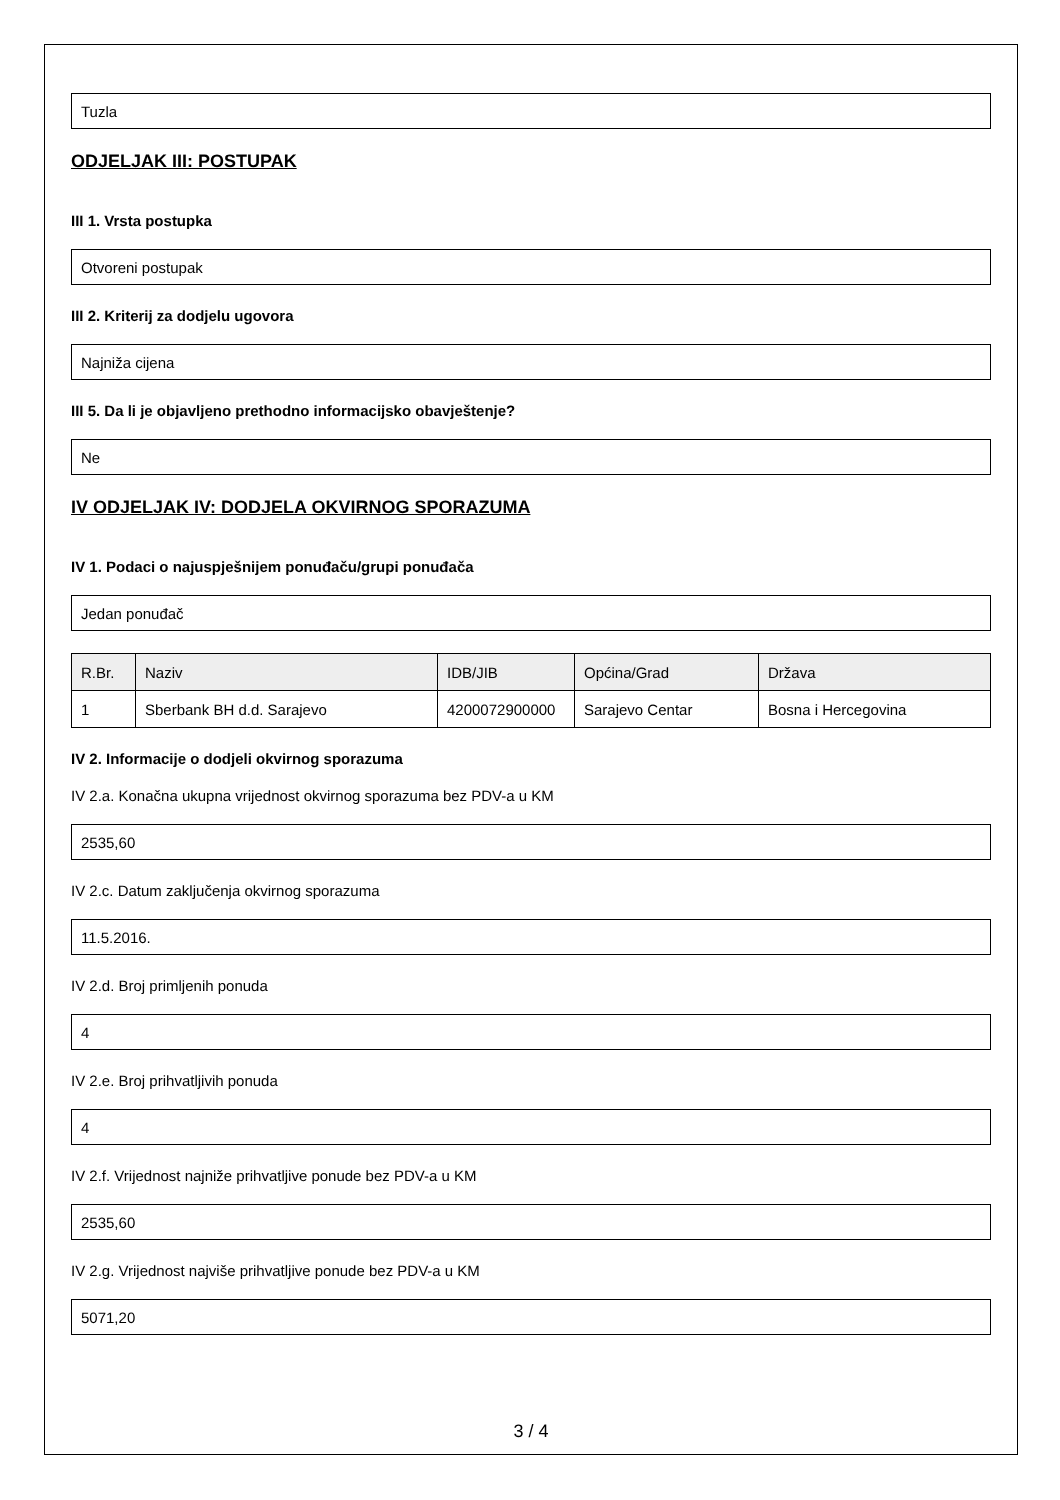Tuzla
ODJELJAK III: POSTUPAK
III 1. Vrsta postupka
Otvoreni postupak
III 2. Kriterij za dodjelu ugovora
Najniža cijena
III 5. Da li je objavljeno prethodno informacijsko obavještenje?
Ne
IV ODJELJAK IV: DODJELA OKVIRNOG SPORAZUMA
IV 1. Podaci o najuspješnijem ponuđaču/grupi ponuđača
Jedan ponuđač
| R.Br. | Naziv | IDB/JIB | Općina/Grad | Država |
| --- | --- | --- | --- | --- |
| 1 | Sberbank BH d.d. Sarajevo | 4200072900000 | Sarajevo Centar | Bosna i Hercegovina |
IV 2. Informacije o dodjeli okvirnog sporazuma
IV 2.a. Konačna ukupna vrijednost okvirnog sporazuma bez PDV-a u KM
2535,60
IV 2.c. Datum zaključenja okvirnog sporazuma
11.5.2016.
IV 2.d. Broj primljenih ponuda
4
IV 2.e. Broj prihvatljivih ponuda
4
IV 2.f. Vrijednost najniže prihvatljive ponude bez PDV-a u KM
2535,60
IV 2.g. Vrijednost najviše prihvatljive ponude bez PDV-a u KM
5071,20
3 / 4